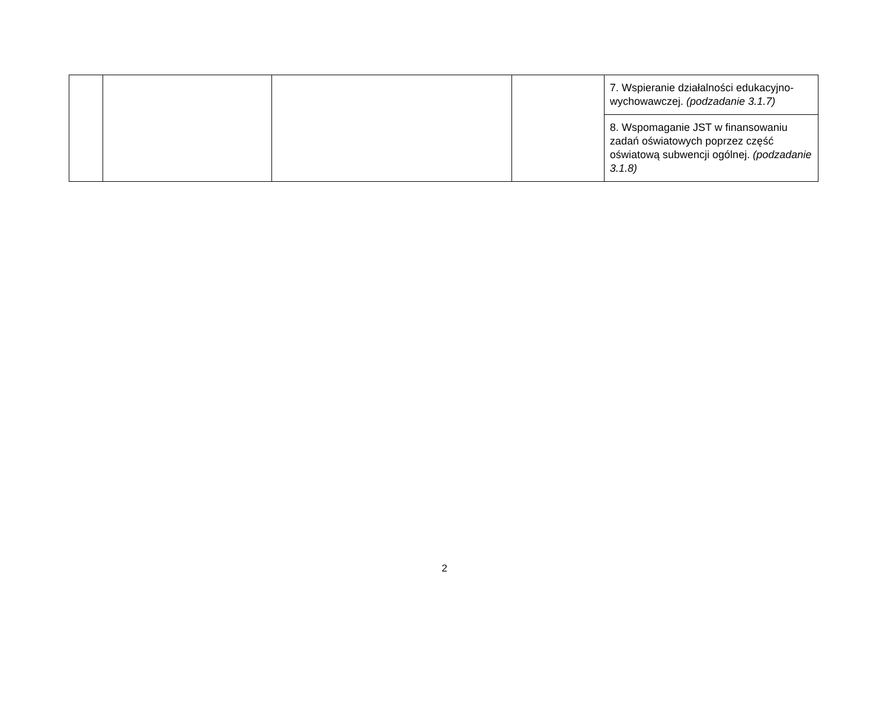| | | | | 7. Wspieranie działalności edukacyjno-wychowawczej. (podzadanie 3.1.7) |
| | | | | 8. Wspomaganie JST w finansowaniu zadań oświatowych poprzez część oświatową subwencji ogólnej. (podzadanie 3.1.8) |
2